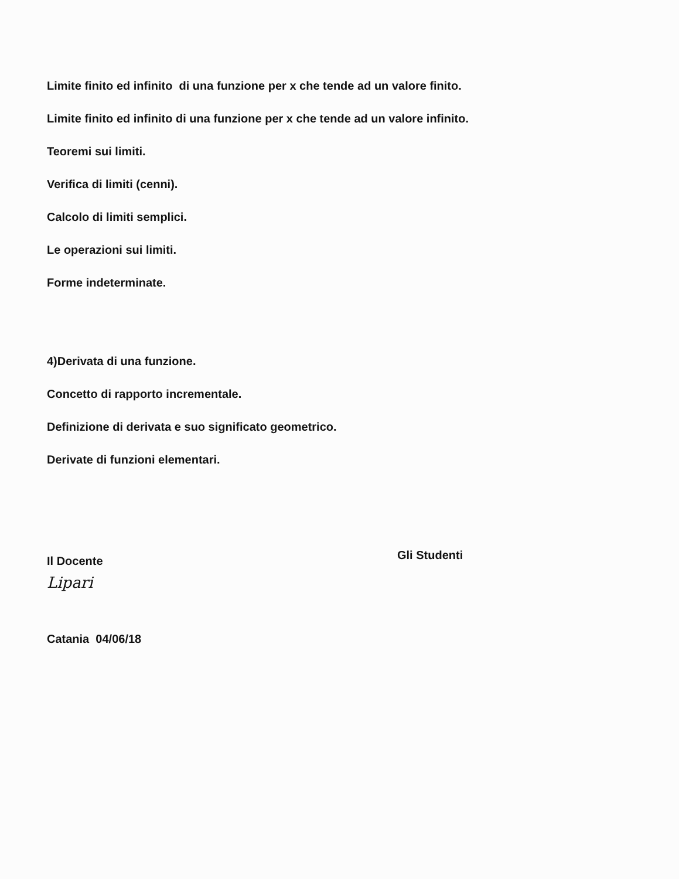Limite finito ed infinito di una funzione per x che tende ad un valore finito.
Limite finito ed infinito di una funzione per x che tende ad un valore infinito.
Teoremi sui limiti.
Verifica di limiti (cenni).
Calcolo di limiti semplici.
Le operazioni sui limiti.
Forme indeterminate.
4)Derivata di una funzione.
Concetto di rapporto incrementale.
Definizione di derivata e suo significato geometrico.
Derivate di funzioni elementari.
Il Docente
Lipari
Catania 04/06/18
Gli Studenti